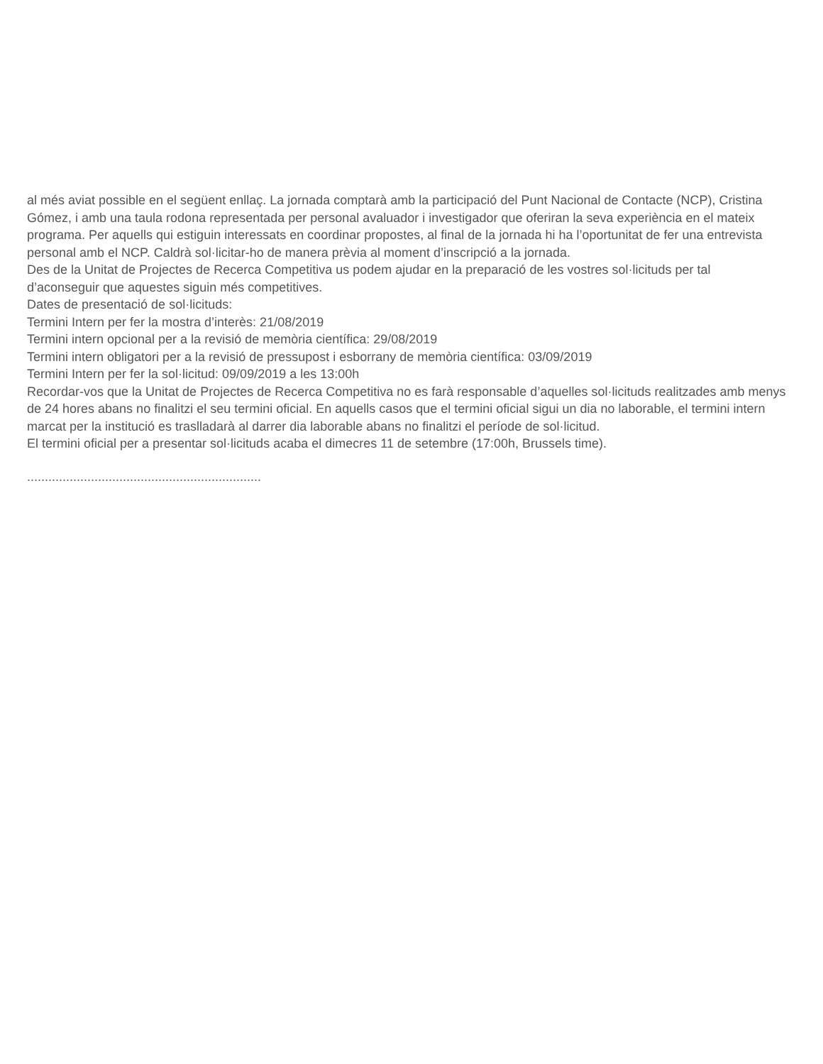al més aviat possible en el següent enllaç. La jornada comptarà amb la participació del Punt Nacional de Contacte (NCP), Cristina Gómez, i amb una taula rodona representada per personal avaluador i investigador que oferiran la seva experiència en el mateix programa. Per aquells qui estiguin interessats en coordinar propostes, al final de la jornada hi ha l’oportunitat de fer una entrevista personal amb el NCP. Caldrà sol·licitar-ho de manera prèvia al moment d’inscripció a la jornada.
Des de la Unitat de Projectes de Recerca Competitiva us podem ajudar en la preparació de les vostres sol·licituds per tal d’aconseguir que aquestes siguin més competitives.
Dates de presentació de sol·licituds:
Termini Intern per fer la mostra d’interès: 21/08/2019
Termini intern opcional per a la revisió de memòria científica: 29/08/2019
Termini intern obligatori per a la revisió de pressupost i esborrany de memòria científica: 03/09/2019
Termini Intern per fer la sol·licitud: 09/09/2019 a les 13:00h
Recordar-vos que la Unitat de Projectes de Recerca Competitiva no es farà responsable d’aquelles sol·licituds realitzades amb menys de 24 hores abans no finalitzi el seu termini oficial. En aquells casos que el termini oficial sigui un dia no laborable, el termini intern marcat per la institució es traslladarà al darrer dia laborable abans no finalitzi el període de sol·licitud.
El termini oficial per a presentar sol·licituds acaba el dimecres 11 de setembre (17:00h, Brussels time).
..................................................................